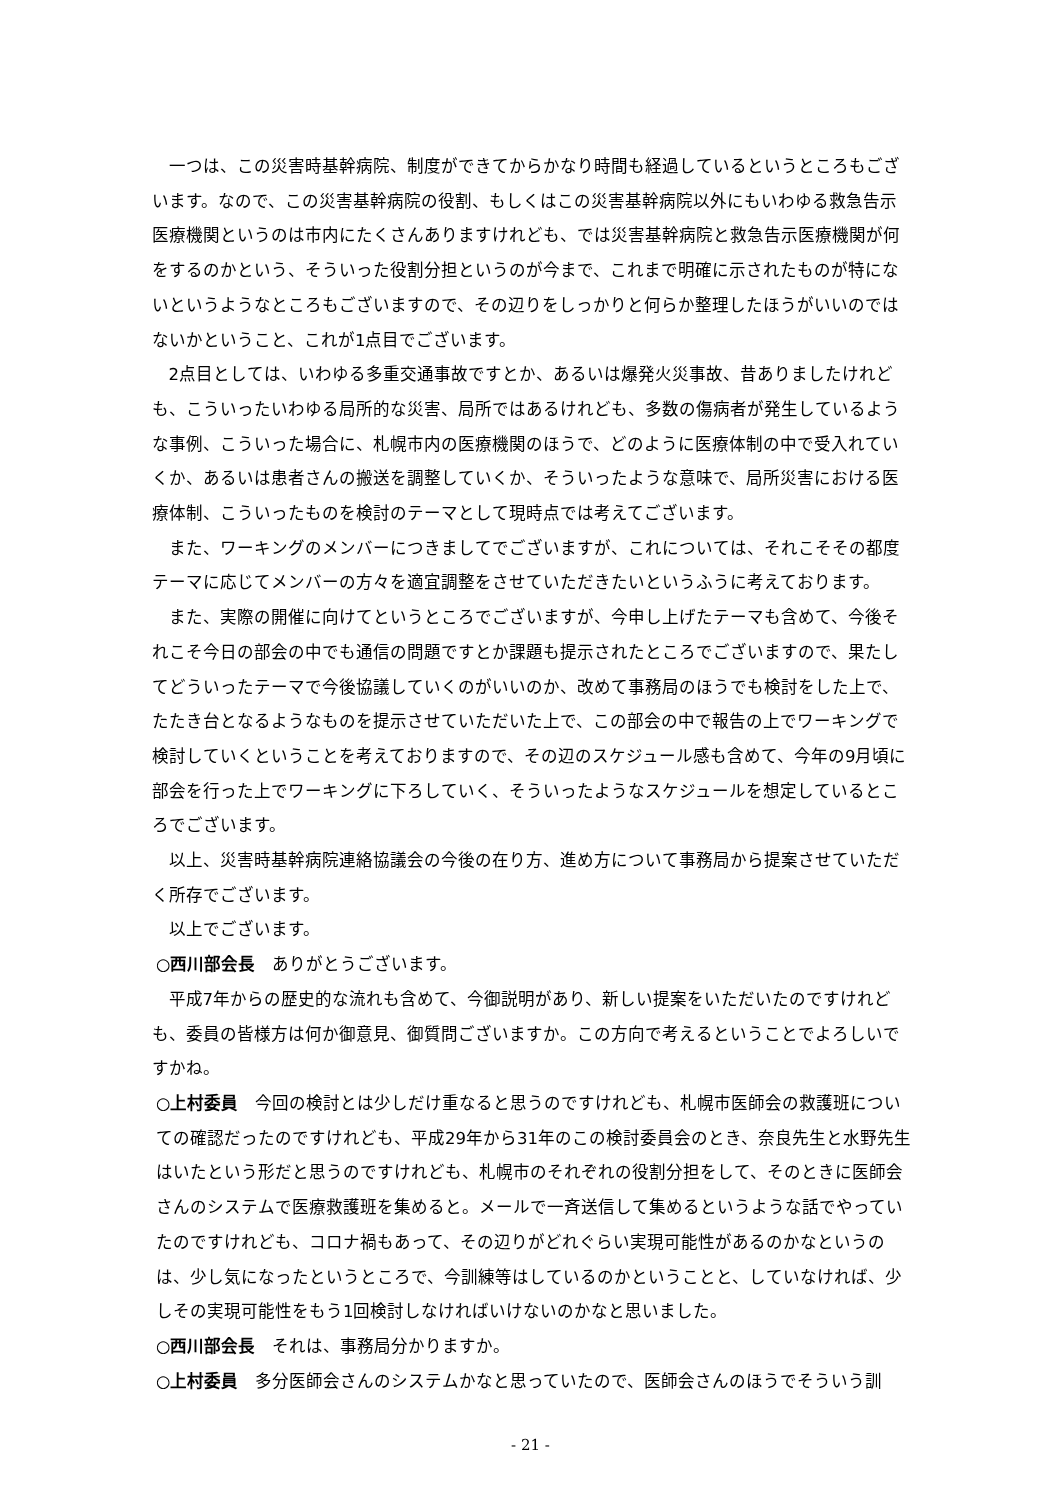一つは、この災害時基幹病院、制度ができてからかなり時間も経過しているというところもございます。なので、この災害基幹病院の役割、もしくはこの災害基幹病院以外にもいわゆる救急告示医療機関というのは市内にたくさんありますけれども、では災害基幹病院と救急告示医療機関が何をするのかという、そういった役割分担というのが今まで、これまで明確に示されたものが特にないというようなところもございますので、その辺りをしっかりと何らか整理したほうがいいのではないかということ、これが1点目でございます。
2点目としては、いわゆる多重交通事故ですとか、あるいは爆発火災事故、昔ありましたけれども、こういったいわゆる局所的な災害、局所ではあるけれども、多数の傷病者が発生しているような事例、こういった場合に、札幌市内の医療機関のほうで、どのように医療体制の中で受入れていくか、あるいは患者さんの搬送を調整していくか、そういったような意味で、局所災害における医療体制、こういったものを検討のテーマとして現時点では考えてございます。
また、ワーキングのメンバーにつきましてでございますが、これについては、それこそその都度テーマに応じてメンバーの方々を適宜調整をさせていただきたいというふうに考えております。
また、実際の開催に向けてというところでございますが、今申し上げたテーマも含めて、今後それこそ今日の部会の中でも通信の問題ですとか課題も提示されたところでございますので、果たしてどういったテーマで今後協議していくのがいいのか、改めて事務局のほうでも検討をした上で、たたき台となるようなものを提示させていただいた上で、この部会の中で報告の上でワーキングで検討していくということを考えておりますので、その辺のスケジュール感も含めて、今年の9月頃に部会を行った上でワーキングに下ろしていく、そういったようなスケジュールを想定しているところでございます。
以上、災害時基幹病院連絡協議会の今後の在り方、進め方について事務局から提案させていただく所存でございます。
以上でございます。
○西川部会長　ありがとうございます。
平成7年からの歴史的な流れも含めて、今御説明があり、新しい提案をいただいたのですけれども、委員の皆様方は何か御意見、御質問ございますか。この方向で考えるということでよろしいですかね。
○上村委員　今回の検討とは少しだけ重なると思うのですけれども、札幌市医師会の救護班についての確認だったのですけれども、平成29年から31年のこの検討委員会のとき、奈良先生と水野先生はいたという形だと思うのですけれども、札幌市のそれぞれの役割分担をして、そのときに医師会さんのシステムで医療救護班を集めると。メールで一斉送信して集めるというような話でやっていたのですけれども、コロナ禍もあって、その辺りがどれぐらい実現可能性があるのかなというのは、少し気になったというところで、今訓練等はしているのかということと、していなければ、少しその実現可能性をもう1回検討しなければいけないのかなと思いました。
○西川部会長　それは、事務局分かりますか。
○上村委員　多分医師会さんのシステムかなと思っていたので、医師会さんのほうでそういう訓
- 21 -